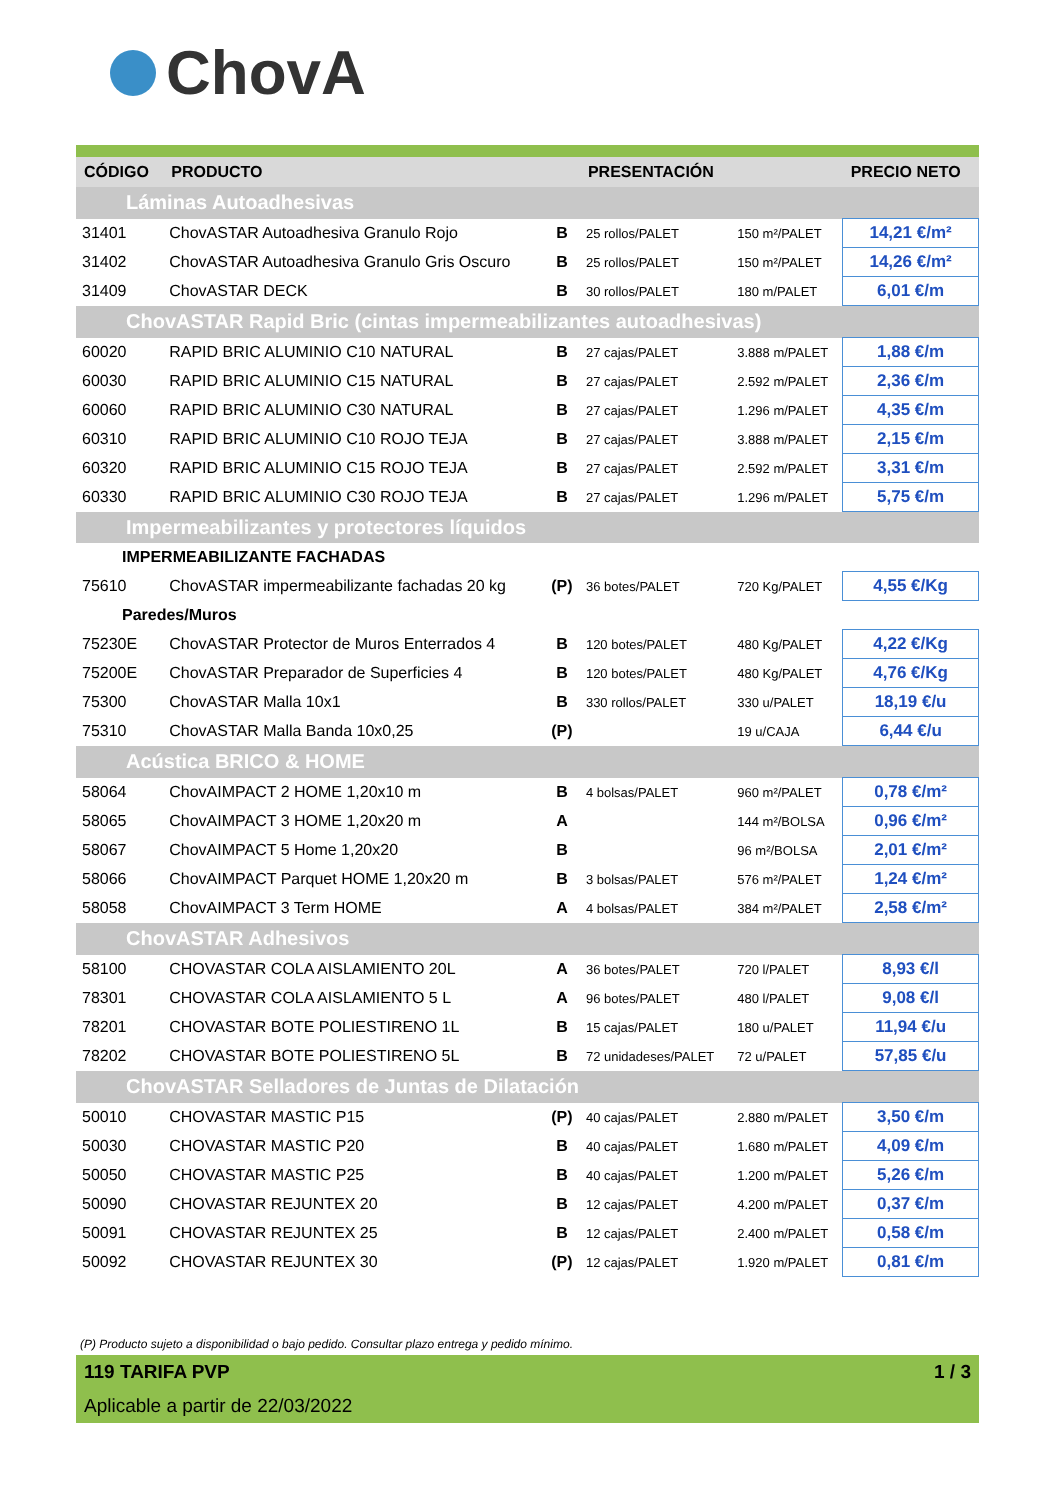ChovA
| CÓDIGO | PRODUCTO | | PRESENTACIÓN | | PRECIO NETO |
| --- | --- | --- | --- | --- | --- |
| Láminas Autoadhesivas | | | | | |
| 31401 | ChovASTAR Autoadhesiva Granulo Rojo | B | 25 rollos/PALET | 150 m²/PALET | 14,21 €/m² |
| 31402 | ChovASTAR Autoadhesiva Granulo Gris Oscuro | B | 25 rollos/PALET | 150 m²/PALET | 14,26 €/m² |
| 31409 | ChovASTAR DECK | B | 30 rollos/PALET | 180 m/PALET | 6,01 €/m |
| ChovASTAR Rapid Bric (cintas impermeabilizantes autoadhesivas) | | | | | |
| 60020 | RAPID BRIC ALUMINIO C10 NATURAL | B | 27 cajas/PALET | 3.888 m/PALET | 1,88 €/m |
| 60030 | RAPID BRIC ALUMINIO C15 NATURAL | B | 27 cajas/PALET | 2.592 m/PALET | 2,36 €/m |
| 60060 | RAPID BRIC ALUMINIO C30 NATURAL | B | 27 cajas/PALET | 1.296 m/PALET | 4,35 €/m |
| 60310 | RAPID BRIC ALUMINIO C10 ROJO TEJA | B | 27 cajas/PALET | 3.888 m/PALET | 2,15 €/m |
| 60320 | RAPID BRIC ALUMINIO C15 ROJO TEJA | B | 27 cajas/PALET | 2.592 m/PALET | 3,31 €/m |
| 60330 | RAPID BRIC ALUMINIO C30 ROJO TEJA | B | 27 cajas/PALET | 1.296 m/PALET | 5,75 €/m |
| Impermeabilizantes y protectores líquidos | | | | | |
| IMPERMEABILIZANTE FACHADAS | | | | | |
| 75610 | ChovASTAR impermeabilizante fachadas 20 kg | (P) | 36 botes/PALET | 720 Kg/PALET | 4,55 €/Kg |
| Paredes/Muros | | | | | |
| 75230E | ChovASTAR Protector de Muros Enterrados 4 | B | 120 botes/PALET | 480 Kg/PALET | 4,22 €/Kg |
| 75200E | ChovASTAR Preparador de Superficies 4 | B | 120 botes/PALET | 480 Kg/PALET | 4,76 €/Kg |
| 75300 | ChovASTAR Malla 10x1 | B | 330 rollos/PALET | 330 u/PALET | 18,19 €/u |
| 75310 | ChovASTAR Malla Banda 10x0,25 | (P) | | 19 u/CAJA | 6,44 €/u |
| Acústica BRICO & HOME | | | | | |
| 58064 | ChovAIMPACT 2 HOME 1,20x10 m | B | 4 bolsas/PALET | 960 m²/PALET | 0,78 €/m² |
| 58065 | ChovAIMPACT 3 HOME 1,20x20 m | A | | 144 m²/BOLSA | 0,96 €/m² |
| 58067 | ChovAIMPACT 5 Home 1,20x20 | B | | 96 m²/BOLSA | 2,01 €/m² |
| 58066 | ChovAIMPACT Parquet HOME 1,20x20 m | B | 3 bolsas/PALET | 576 m²/PALET | 1,24 €/m² |
| 58058 | ChovAIMPACT 3 Term HOME | A | 4 bolsas/PALET | 384 m²/PALET | 2,58 €/m² |
| ChovASTAR Adhesivos | | | | | |
| 58100 | CHOVASTAR COLA AISLAMIENTO 20L | A | 36 botes/PALET | 720 l/PALET | 8,93 €/l |
| 78301 | CHOVASTAR COLA AISLAMIENTO 5 L | A | 96 botes/PALET | 480 l/PALET | 9,08 €/l |
| 78201 | CHOVASTAR BOTE POLIESTIRENO 1L | B | 15 cajas/PALET | 180 u/PALET | 11,94 €/u |
| 78202 | CHOVASTAR BOTE POLIESTIRENO 5L | B | 72 unidadeses/PALET | 72 u/PALET | 57,85 €/u |
| ChovASTAR Selladores de Juntas de Dilatación | | | | | |
| 50010 | CHOVASTAR MASTIC P15 | (P) | 40 cajas/PALET | 2.880 m/PALET | 3,50 €/m |
| 50030 | CHOVASTAR MASTIC P20 | B | 40 cajas/PALET | 1.680 m/PALET | 4,09 €/m |
| 50050 | CHOVASTAR MASTIC P25 | B | 40 cajas/PALET | 1.200 m/PALET | 5,26 €/m |
| 50090 | CHOVASTAR REJUNTEX 20 | B | 12 cajas/PALET | 4.200 m/PALET | 0,37 €/m |
| 50091 | CHOVASTAR REJUNTEX 25 | B | 12 cajas/PALET | 2.400 m/PALET | 0,58 €/m |
| 50092 | CHOVASTAR REJUNTEX 30 | (P) | 12 cajas/PALET | 1.920 m/PALET | 0,81 €/m |
(P) Producto sujeto a disponibilidad o bajo pedido. Consultar plazo entrega y pedido mínimo.
119 TARIFA PVP 1 / 3
Aplicable a partir de 22/03/2022